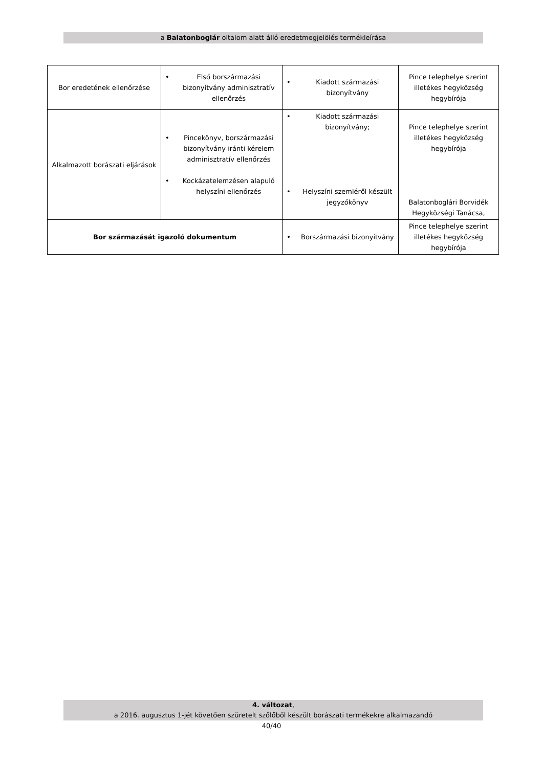a Balatonboglár oltalom alatt álló eredetmegjelölés termékleírása
| Bor eredetének ellenőrzése | • Első borszármazási bizonyítvány adminisztratív ellenőrzés | • Kiadott származási bizonyítvány | Pince telephelye szerint illetékes hegyközség hegybírója |
| Alkalmazott borászati eljárások | • Pincekönyv, borszármazási bizonyítvány iránti kérelem adminisztratív ellenőrzés • Kockázatelemzésen alapuló helyszíni ellenőrzés | • Kiadott származási bizonyítvány; • Helyszíni szemléről készült jegyzőkönyv | Pince telephelye szerint illetékes hegyközség hegybírója Balatonboglári Borvidék Hegyközségi Tanácsa, |
| Bor származását igazoló dokumentum | | • Borszármazási bizonyítvány | Pince telephelye szerint illetékes hegyközség hegybírója |
4. változat,
a 2016. augusztus 1-jét követően szüretelt szőlőből készült borászati termékekre alkalmazandó
40/40